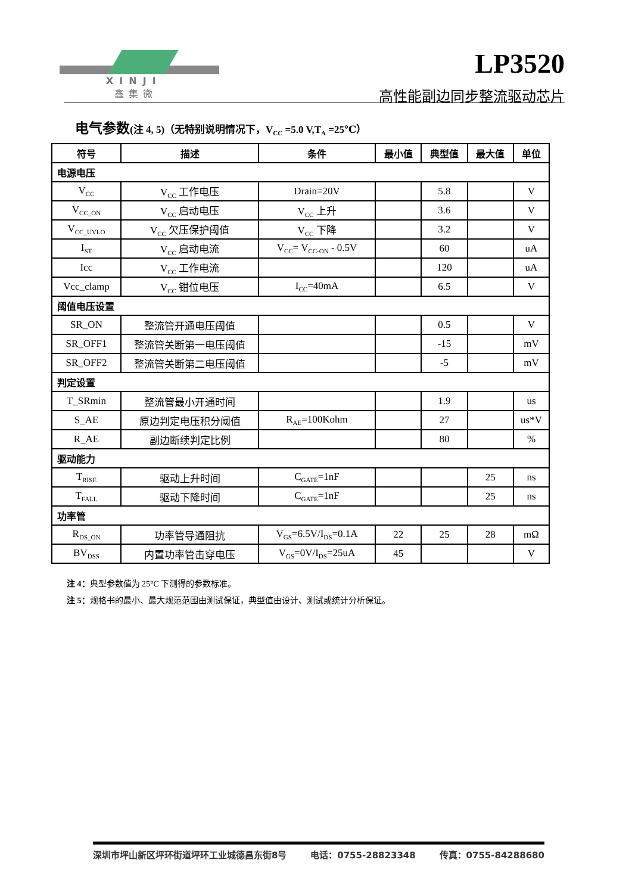XINJI
鑫集微
LP3520
高性能副边同步整流驱动芯片
电气参数(注 4, 5)（无特别说明情况下，V<sub>CC</sub> =5.0 V,T<sub>A</sub> =25℃）
| 符号 | 描述 | 条件 | 最小值 | 典型值 | 最大值 | 单位 |
| --- | --- | --- | --- | --- | --- | --- |
| 电源电压 | | | | | | |
| V<sub>CC</sub> | V<sub>CC</sub> 工作电压 | Drain=20V | | 5.8 | | V |
| V<sub>CC_ON</sub> | V<sub>CC</sub> 启动电压 | V<sub>CC</sub> 上升 | | 3.6 | | V |
| V<sub>CC_UVLO</sub> | V<sub>CC</sub> 欠压保护阈值 | V<sub>CC</sub> 下降 | | 3.2 | | V |
| I<sub>ST</sub> | V<sub>CC</sub> 启动电流 | V<sub>CC</sub>= V<sub>CC-ON</sub> - 0.5V | | 60 | | uA |
| Icc | V<sub>CC</sub> 工作电流 | | | 120 | | uA |
| Vcc_clamp | V<sub>CC</sub> 钳位电压 | I<sub>CC</sub>=40mA | | 6.5 | | V |
| 阈值电压设置 | | | | | | |
| SR_ON | 整流管开通电压阈值 | | | 0.5 | | V |
| SR_OFF1 | 整流管关断第一电压阈值 | | | -15 | | mV |
| SR_OFF2 | 整流管关断第二电压阈值 | | | -5 | | mV |
| 判定设置 | | | | | | |
| T_SRmin | 整流管最小开通时间 | | | 1.9 | | us |
| S_AE | 原边判定电压积分阈值 | R<sub>AE</sub>=100Kohm | | 27 | | us*V |
| R_AE | 副边断续判定比例 | | | 80 | | % |
| 驱动能力 | | | | | | |
| T<sub>RISE</sub> | 驱动上升时间 | C<sub>GATE</sub>=1nF | | | 25 | ns |
| T<sub>FALL</sub> | 驱动下降时间 | C<sub>GATE</sub>=1nF | | | 25 | ns |
| 功率管 | | | | | | |
| R<sub>DS_ON</sub> | 功率管导通阻抗 | V<sub>GS</sub>=6.5V/I<sub>DS</sub>=0.1A | 22 | 25 | 28 | mΩ |
| BV<sub>DSS</sub> | 内置功率管击穿电压 | V<sub>GS</sub>=0V/I<sub>DS</sub>=25uA | 45 | | | V |
注 4：典型参数值为 25°C 下测得的参数标准。
注 5：规格书的最小、最大规范范围由测试保证，典型值由设计、测试或统计分析保证。
深圳市坪山新区坪环街道坪环工业城德昌东街8号 电话：0755-28823348 传真：0755-84288680